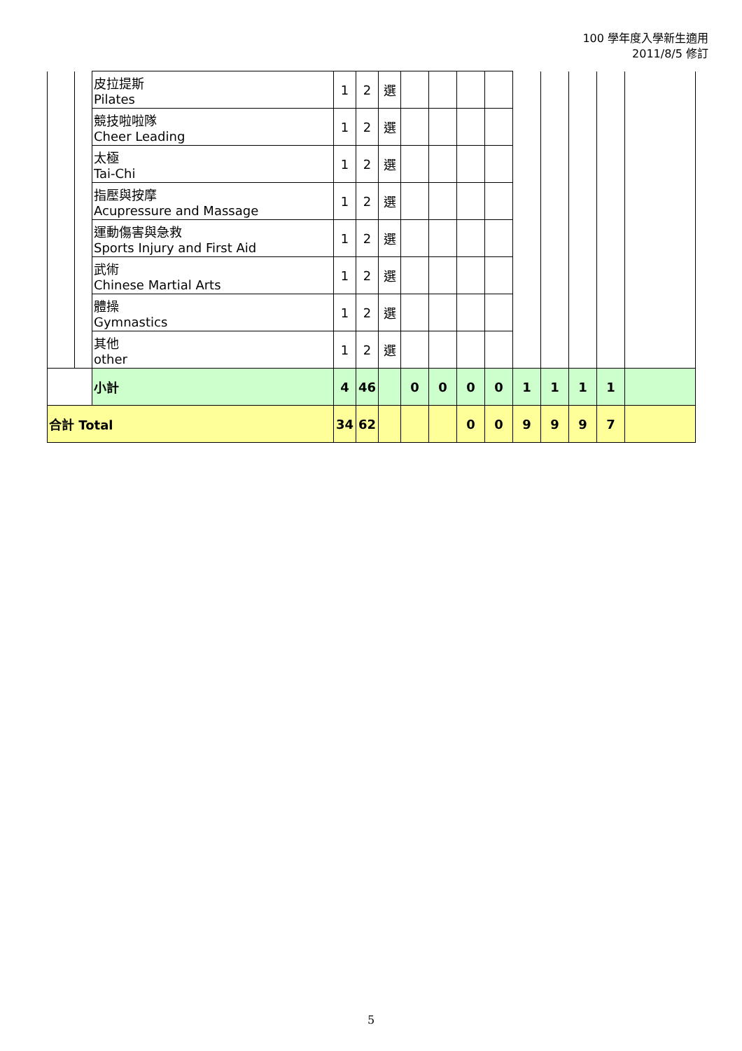100 學年度入學新生適用
2011/8/5 修訂
| | | 皮拉提斯 Pilates | 1 | 2 | 選 | | | | | | | | | |
| | | 競技啦啦隊 Cheer Leading | 1 | 2 | 選 | | | | | | | | | |
| | | 太極 Tai-Chi | 1 | 2 | 選 | | | | | | | | | |
| | | 指壓與按摩 Acupressure and Massage | 1 | 2 | 選 | | | | | | | | | |
| | | 運動傷害與急救 Sports Injury and First Aid | 1 | 2 | 選 | | | | | | | | | |
| | | 武術 Chinese Martial Arts | 1 | 2 | 選 | | | | | | | | | |
| | | 體操 Gymnastics | 1 | 2 | 選 | | | | | | | | | |
| | | 其他 other | 1 | 2 | 選 | | | | | | | | | |
| | | 小計 | 4 | 46 | | 0 | 0 | 0 | 0 | 1 | 1 | 1 | 1 | |
| 合計 Total | | | 34 | 62 | | | | 0 | 0 | 9 | 9 | 9 | 7 | |
5